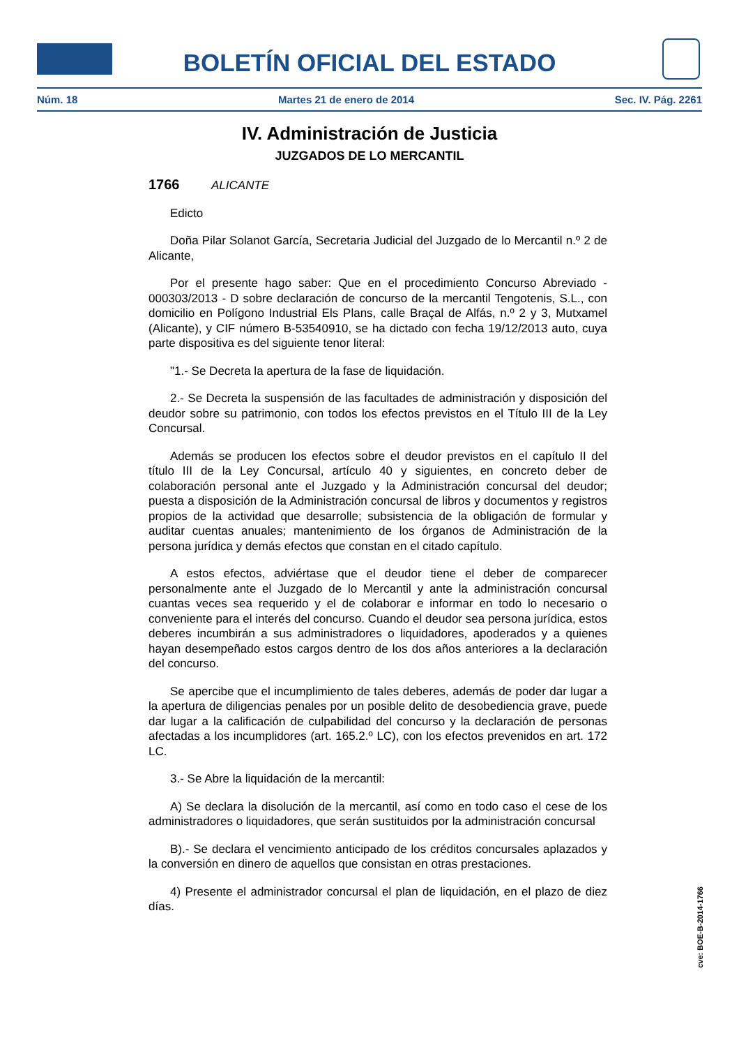BOLETÍN OFICIAL DEL ESTADO
Núm. 18 Martes 21 de enero de 2014 Sec. IV. Pág. 2261
IV. Administración de Justicia
JUZGADOS DE LO MERCANTIL
1766 ALICANTE
Edicto
Doña Pilar Solanot García, Secretaria Judicial del Juzgado de lo Mercantil n.º 2 de Alicante,
Por el presente hago saber: Que en el procedimiento Concurso Abreviado - 000303/2013 - D sobre declaración de concurso de la mercantil Tengotenis, S.L., con domicilio en Polígono Industrial Els Plans, calle Braçal de Alfás, n.º 2 y 3, Mutxamel (Alicante), y CIF número B-53540910, se ha dictado con fecha 19/12/2013 auto, cuya parte dispositiva es del siguiente tenor literal:
"1.- Se Decreta la apertura de la fase de liquidación.
2.- Se Decreta la suspensión de las facultades de administración y disposición del deudor sobre su patrimonio, con todos los efectos previstos en el Título III de la Ley Concursal.
Además se producen los efectos sobre el deudor previstos en el capítulo II del título III de la Ley Concursal, artículo 40 y siguientes, en concreto deber de colaboración personal ante el Juzgado y la Administración concursal del deudor; puesta a disposición de la Administración concursal de libros y documentos y registros propios de la actividad que desarrolle; subsistencia de la obligación de formular y auditar cuentas anuales; mantenimiento de los órganos de Administración de la persona jurídica y demás efectos que constan en el citado capítulo.
A estos efectos, adviértase que el deudor tiene el deber de comparecer personalmente ante el Juzgado de lo Mercantil y ante la administración concursal cuantas veces sea requerido y el de colaborar e informar en todo lo necesario o conveniente para el interés del concurso. Cuando el deudor sea persona jurídica, estos deberes incumbirán a sus administradores o liquidadores, apoderados y a quienes hayan desempeñado estos cargos dentro de los dos años anteriores a la declaración del concurso.
Se apercibe que el incumplimiento de tales deberes, además de poder dar lugar a la apertura de diligencias penales por un posible delito de desobediencia grave, puede dar lugar a la calificación de culpabilidad del concurso y la declaración de personas afectadas a los incumplidores (art. 165.2.º LC), con los efectos prevenidos en art. 172 LC.
3.- Se Abre la liquidación de la mercantil:
A) Se declara la disolución de la mercantil, así como en todo caso el cese de los administradores o liquidadores, que serán sustituidos por la administración concursal
B).- Se declara el vencimiento anticipado de los créditos concursales aplazados y la conversión en dinero de aquellos que consistan en otras prestaciones.
4) Presente el administrador concursal el plan de liquidación, en el plazo de diez días.
cve: BOE-B-2014-1766